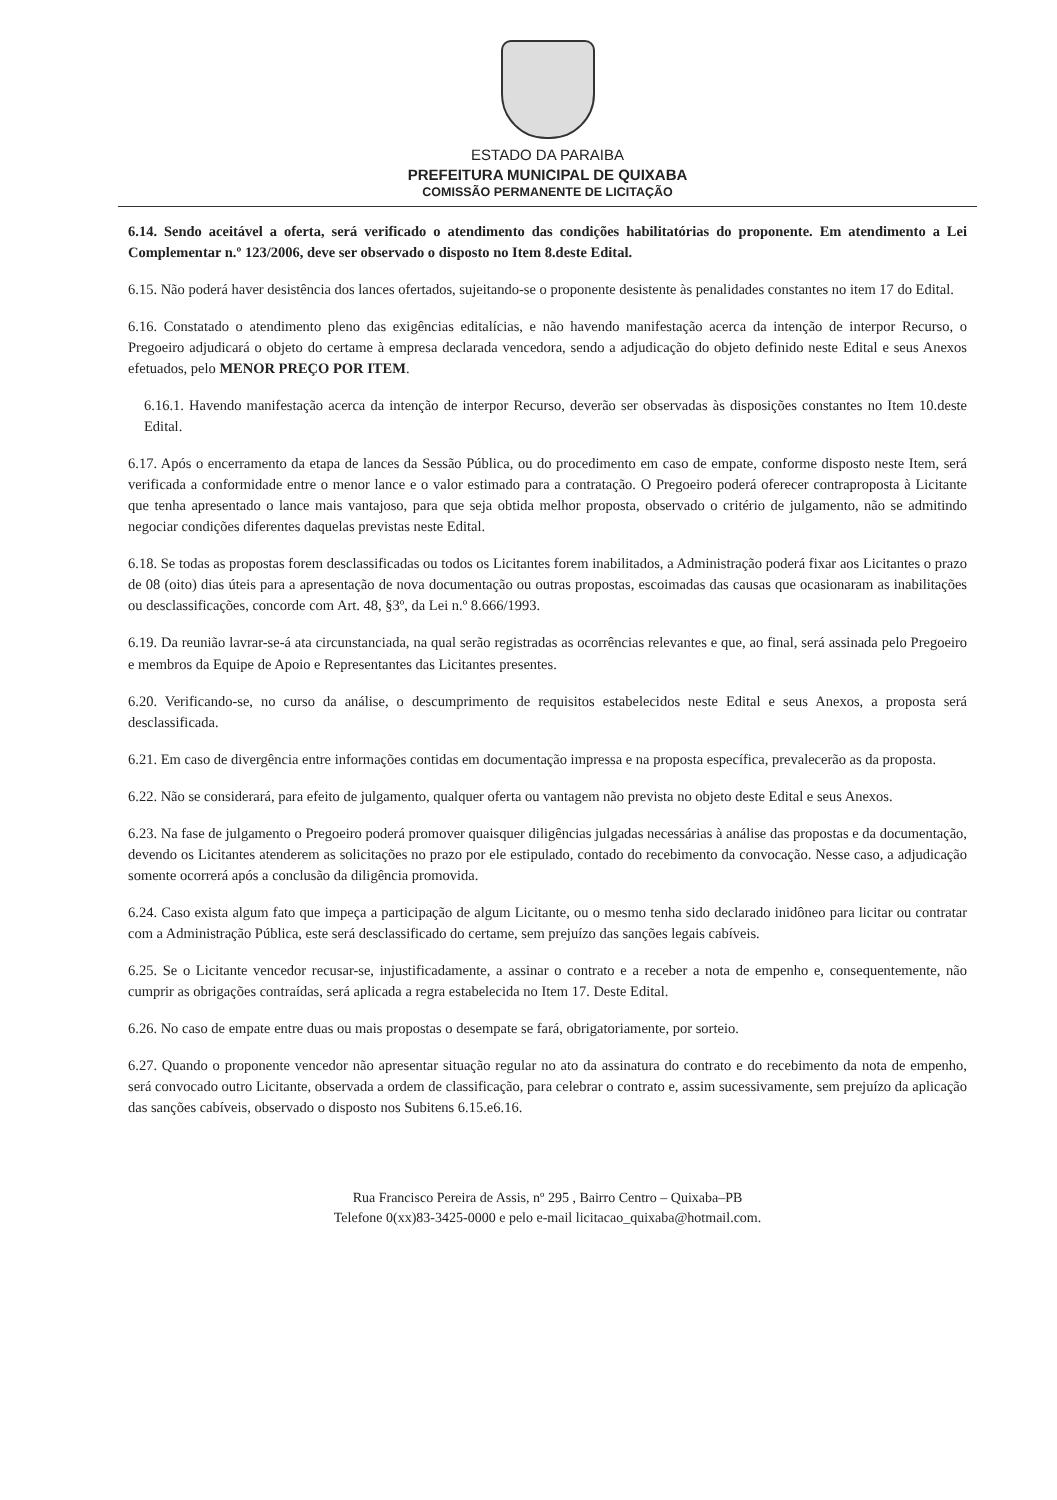ESTADO DA PARAIBA
PREFEITURA MUNICIPAL DE QUIXABA
COMISSÃO PERMANENTE DE LICITAÇÃO
6.14. Sendo aceitável a oferta, será verificado o atendimento das condições habilitatórias do proponente. Em atendimento a Lei Complementar n.º 123/2006, deve ser observado o disposto no Item 8.deste Edital.
6.15. Não poderá haver desistência dos lances ofertados, sujeitando-se o proponente desistente às penalidades constantes no item 17 do Edital.
6.16. Constatado o atendimento pleno das exigências editalícias, e não havendo manifestação acerca da intenção de interpor Recurso, o Pregoeiro adjudicará o objeto do certame à empresa declarada vencedora, sendo a adjudicação do objeto definido neste Edital e seus Anexos efetuados, pelo MENOR PREÇO POR ITEM.
6.16.1. Havendo manifestação acerca da intenção de interpor Recurso, deverão ser observadas às disposições constantes no Item 10.deste Edital.
6.17. Após o encerramento da etapa de lances da Sessão Pública, ou do procedimento em caso de empate, conforme disposto neste Item, será verificada a conformidade entre o menor lance e o valor estimado para a contratação. O Pregoeiro poderá oferecer contraproposta à Licitante que tenha apresentado o lance mais vantajoso, para que seja obtida melhor proposta, observado o critério de julgamento, não se admitindo negociar condições diferentes daquelas previstas neste Edital.
6.18. Se todas as propostas forem desclassificadas ou todos os Licitantes forem inabilitados, a Administração poderá fixar aos Licitantes o prazo de 08 (oito) dias úteis para a apresentação de nova documentação ou outras propostas, escoimadas das causas que ocasionaram as inabilitações ou desclassificações, concorde com Art. 48, §3º, da Lei n.º 8.666/1993.
6.19. Da reunião lavrar-se-á ata circunstanciada, na qual serão registradas as ocorrências relevantes e que, ao final, será assinada pelo Pregoeiro e membros da Equipe de Apoio e Representantes das Licitantes presentes.
6.20. Verificando-se, no curso da análise, o descumprimento de requisitos estabelecidos neste Edital e seus Anexos, a proposta será desclassificada.
6.21. Em caso de divergência entre informações contidas em documentação impressa e na proposta específica, prevalecerão as da proposta.
6.22. Não se considerará, para efeito de julgamento, qualquer oferta ou vantagem não prevista no objeto deste Edital e seus Anexos.
6.23. Na fase de julgamento o Pregoeiro poderá promover quaisquer diligências julgadas necessárias à análise das propostas e da documentação, devendo os Licitantes atenderem as solicitações no prazo por ele estipulado, contado do recebimento da convocação. Nesse caso, a adjudicação somente ocorrerá após a conclusão da diligência promovida.
6.24. Caso exista algum fato que impeça a participação de algum Licitante, ou o mesmo tenha sido declarado inidôneo para licitar ou contratar com a Administração Pública, este será desclassificado do certame, sem prejuízo das sanções legais cabíveis.
6.25. Se o Licitante vencedor recusar-se, injustificadamente, a assinar o contrato e a receber a nota de empenho e, consequentemente, não cumprir as obrigações contraídas, será aplicada a regra estabelecida no Item 17. Deste Edital.
6.26. No caso de empate entre duas ou mais propostas o desempate se fará, obrigatoriamente, por sorteio.
6.27. Quando o proponente vencedor não apresentar situação regular no ato da assinatura do contrato e do recebimento da nota de empenho, será convocado outro Licitante, observada a ordem de classificação, para celebrar o contrato e, assim sucessivamente, sem prejuízo da aplicação das sanções cabíveis, observado o disposto nos Subitens 6.15.e6.16.
Rua Francisco Pereira de Assis, nº 295 , Bairro Centro – Quixaba–PB
Telefone 0(xx)83-3425-0000 e pelo e-mail licitacao_quixaba@hotmail.com.